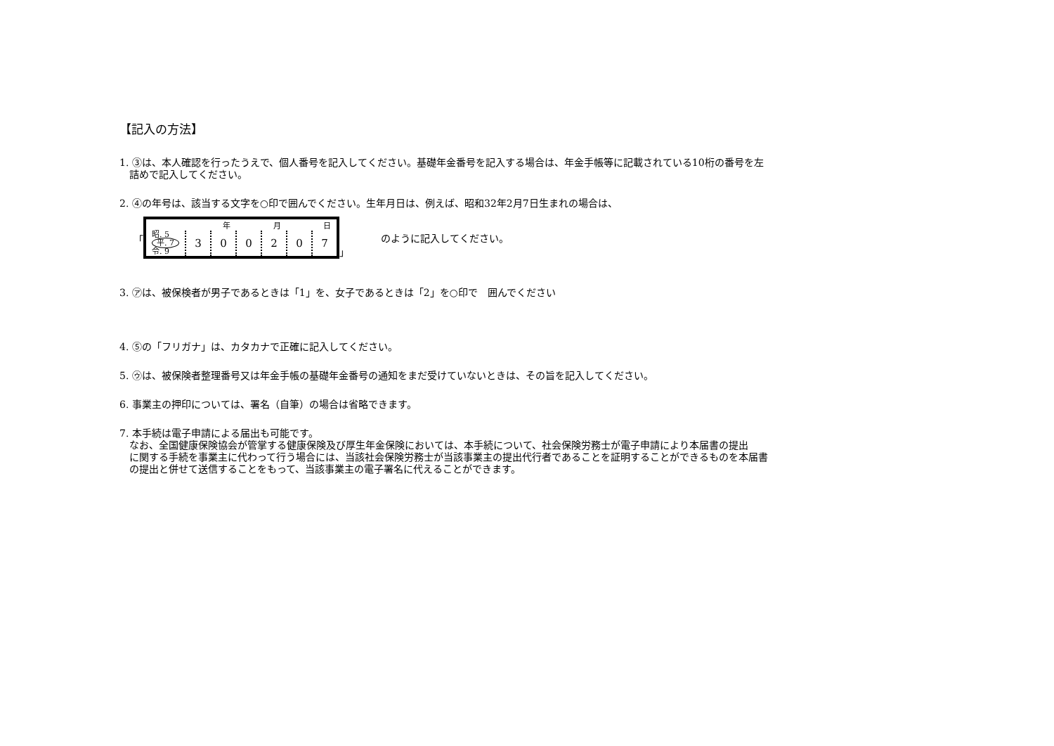【記入の方法】
1. ③は、本人確認を行ったうえで、個人番号を記入してください。基礎年金番号を記入する場合は、年金手帳等に記載されている10桁の番号を左
詰めで記入してください。
2. ④の年号は、該当する文字を○印で囲んでください。生年月日は、例えば、昭和32年2月7日生まれの場合は、
「
| | 年 | | 月 | | 日 | |
| 昭. 5 平. 7 令. 9 | 3 | 0 | 0 | 2 | 0 | 7 |
」 のように記入してください。
3. ㋐は、被保検者が男子であるときは「1」を、女子であるときは「2」を○印で　囲んでください
4. ⑤の「フリガナ」は、カタカナで正確に記入してください。
5. ㋒は、被保険者整理番号又は年金手帳の基礎年金番号の通知をまだ受けていないときは、その旨を記入してください。
6. 事業主の押印については、署名（自筆）の場合は省略できます。
7. 本手続は電子申請による届出も可能です。
なお、全国健康保険協会が管掌する健康保険及び厚生年金保険においては、本手続について、社会保険労務士が電子申請により本届書の提出
に関する手続を事業主に代わって行う場合には、当該社会保険労務士が当該事業主の提出代行者であることを証明することができるものを本届書
の提出と併せて送信することをもって、当該事業主の電子署名に代えることができます。